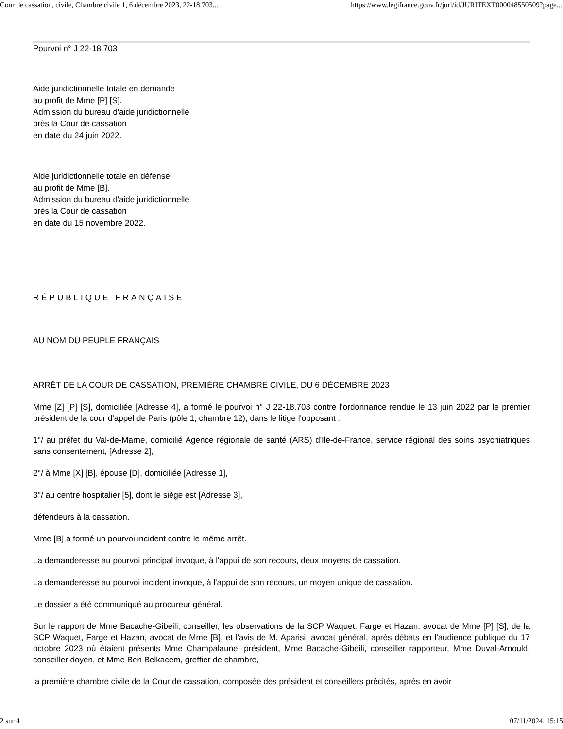Cour de cassation, civile, Chambre civile 1, 6 décembre 2023, 22-18.703... https://www.legifrance.gouv.fr/juri/id/JURITEXT000048550509?page...
Pourvoi n° J 22-18.703
Aide juridictionnelle totale en demande
au profit de Mme [P] [S].
Admission du bureau d'aide juridictionnelle
près la Cour de cassation
en date du 24 juin 2022.
Aide juridictionnelle totale en défense
au profit de Mme [B].
Admission du bureau d'aide juridictionnelle
près la Cour de cassation
en date du 15 novembre 2022.
RÉPUBLIQUE FRANÇAISE
AU NOM DU PEUPLE FRANÇAIS
ARRÊT DE LA COUR DE CASSATION, PREMIÈRE CHAMBRE CIVILE, DU 6 DÉCEMBRE 2023
Mme [Z] [P] [S], domiciliée [Adresse 4], a formé le pourvoi n° J 22-18.703 contre l'ordonnance rendue le 13 juin 2022 par le premier président de la cour d'appel de Paris (pôle 1, chambre 12), dans le litige l'opposant :
1°/ au préfet du Val-de-Marne, domicilié Agence régionale de santé (ARS) d'Ile-de-France, service régional des soins psychiatriques sans consentement, [Adresse 2],
2°/ à Mme [X] [B], épouse [D], domiciliée [Adresse 1],
3°/ au centre hospitalier [5], dont le siège est [Adresse 3],
défendeurs à la cassation.
Mme [B] a formé un pourvoi incident contre le même arrêt.
La demanderesse au pourvoi principal invoque, à l'appui de son recours, deux moyens de cassation.
La demanderesse au pourvoi incident invoque, à l'appui de son recours, un moyen unique de cassation.
Le dossier a été communiqué au procureur général.
Sur le rapport de Mme Bacache-Gibeili, conseiller, les observations de la SCP Waquet, Farge et Hazan, avocat de Mme [P] [S], de la SCP Waquet, Farge et Hazan, avocat de Mme [B], et l'avis de M. Aparisi, avocat général, après débats en l'audience publique du 17 octobre 2023 où étaient présents Mme Champalaune, président, Mme Bacache-Gibeili, conseiller rapporteur, Mme Duval-Arnould, conseiller doyen, et Mme Ben Belkacem, greffier de chambre,
la première chambre civile de la Cour de cassation, composée des président et conseillers précités, après en avoir
2 sur 4 07/11/2024, 15:15